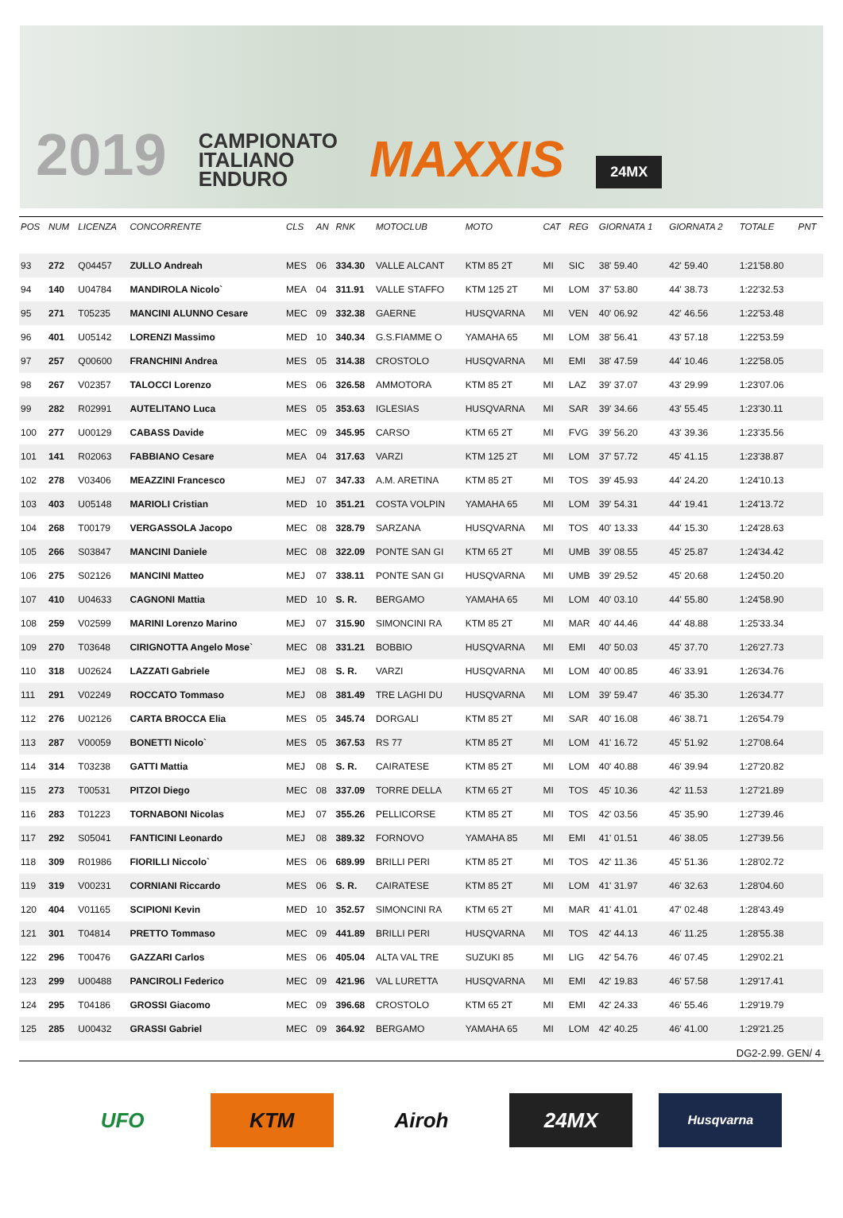2019 CAMPIONATO
ITALIANO
ENDURO MAXXIS 24MX
| POS | NUM | LICENZA | CONCORRENTE | CLS | AN | RNK | MOTOCLUB | MOTO | CAT | REG | GIORNATA 1 | GIORNATA 2 | TOTALE | PNT |
| --- | --- | --- | --- | --- | --- | --- | --- | --- | --- | --- | --- | --- | --- | --- |
| 93 | 272 | Q04457 | ZULLO Andreah | MES | 06 | 334.30 | VALLE ALCANT | KTM 85 2T | MI | SIC | 38' 59.40 | 42' 59.40 | 1:21'58.80 | |
| 94 | 140 | U04784 | MANDIROLA Nicolo` | MEA | 04 | 311.91 | VALLE STAFFO | KTM 125 2T | MI | LOM | 37' 53.80 | 44' 38.73 | 1:22'32.53 | |
| 95 | 271 | T05235 | MANCINI ALUNNO Cesare | MEC | 09 | 332.38 | GAERNE | HUSQVARNA | MI | VEN | 40' 06.92 | 42' 46.56 | 1:22'53.48 | |
| 96 | 401 | U05142 | LORENZI Massimo | MED | 10 | 340.34 | G.S.FIAMME O | YAMAHA 65 | MI | LOM | 38' 56.41 | 43' 57.18 | 1:22'53.59 | |
| 97 | 257 | Q00600 | FRANCHINI Andrea | MES | 05 | 314.38 | CROSTOLO | HUSQVARNA | MI | EMI | 38' 47.59 | 44' 10.46 | 1:22'58.05 | |
| 98 | 267 | V02357 | TALOCCI Lorenzo | MES | 06 | 326.58 | AMMOTORA | KTM 85 2T | MI | LAZ | 39' 37.07 | 43' 29.99 | 1:23'07.06 | |
| 99 | 282 | R02991 | AUTELITANO Luca | MES | 05 | 353.63 | IGLESIAS | HUSQVARNA | MI | SAR | 39' 34.66 | 43' 55.45 | 1:23'30.11 | |
| 100 | 277 | U00129 | CABASS Davide | MEC | 09 | 345.95 | CARSO | KTM 65 2T | MI | FVG | 39' 56.20 | 43' 39.36 | 1:23'35.56 | |
| 101 | 141 | R02063 | FABBIANO Cesare | MEA | 04 | 317.63 | VARZI | KTM 125 2T | MI | LOM | 37' 57.72 | 45' 41.15 | 1:23'38.87 | |
| 102 | 278 | V03406 | MEAZZINI Francesco | MEJ | 07 | 347.33 | A.M. ARETINA | KTM 85 2T | MI | TOS | 39' 45.93 | 44' 24.20 | 1:24'10.13 | |
| 103 | 403 | U05148 | MARIOLI Cristian | MED | 10 | 351.21 | COSTA VOLPIN | YAMAHA 65 | MI | LOM | 39' 54.31 | 44' 19.41 | 1:24'13.72 | |
| 104 | 268 | T00179 | VERGASSOLA Jacopo | MEC | 08 | 328.79 | SARZANA | HUSQVARNA | MI | TOS | 40' 13.33 | 44' 15.30 | 1:24'28.63 | |
| 105 | 266 | S03847 | MANCINI Daniele | MEC | 08 | 322.09 | PONTE SAN GI | KTM 65 2T | MI | UMB | 39' 08.55 | 45' 25.87 | 1:24'34.42 | |
| 106 | 275 | S02126 | MANCINI Matteo | MEJ | 07 | 338.11 | PONTE SAN GI | HUSQVARNA | MI | UMB | 39' 29.52 | 45' 20.68 | 1:24'50.20 | |
| 107 | 410 | U04633 | CAGNONI Mattia | MED | 10 | S. R. | BERGAMO | YAMAHA 65 | MI | LOM | 40' 03.10 | 44' 55.80 | 1:24'58.90 | |
| 108 | 259 | V02599 | MARINI Lorenzo Marino | MEJ | 07 | 315.90 | SIMONCINI RA | KTM 85 2T | MI | MAR | 40' 44.46 | 44' 48.88 | 1:25'33.34 | |
| 109 | 270 | T03648 | CIRIGNOTTA Angelo Mose` | MEC | 08 | 331.21 | BOBBIO | HUSQVARNA | MI | EMI | 40' 50.03 | 45' 37.70 | 1:26'27.73 | |
| 110 | 318 | U02624 | LAZZATI Gabriele | MEJ | 08 | S. R. | VARZI | HUSQVARNA | MI | LOM | 40' 00.85 | 46' 33.91 | 1:26'34.76 | |
| 111 | 291 | V02249 | ROCCATO Tommaso | MEJ | 08 | 381.49 | TRE LAGHI DU | HUSQVARNA | MI | LOM | 39' 59.47 | 46' 35.30 | 1:26'34.77 | |
| 112 | 276 | U02126 | CARTA BROCCA Elia | MES | 05 | 345.74 | DORGALI | KTM 85 2T | MI | SAR | 40' 16.08 | 46' 38.71 | 1:26'54.79 | |
| 113 | 287 | V00059 | BONETTI Nicolo` | MES | 05 | 367.53 | RS 77 | KTM 85 2T | MI | LOM | 41' 16.72 | 45' 51.92 | 1:27'08.64 | |
| 114 | 314 | T03238 | GATTI Mattia | MEJ | 08 | S. R. | CAIRATESE | KTM 85 2T | MI | LOM | 40' 40.88 | 46' 39.94 | 1:27'20.82 | |
| 115 | 273 | T00531 | PITZOI Diego | MEC | 08 | 337.09 | TORRE DELLA | KTM 65 2T | MI | TOS | 45' 10.36 | 42' 11.53 | 1:27'21.89 | |
| 116 | 283 | T01223 | TORNABONI Nicolas | MEJ | 07 | 355.26 | PELLICORSE | KTM 85 2T | MI | TOS | 42' 03.56 | 45' 35.90 | 1:27'39.46 | |
| 117 | 292 | S05041 | FANTICINI Leonardo | MEJ | 08 | 389.32 | FORNOVO | YAMAHA 85 | MI | EMI | 41' 01.51 | 46' 38.05 | 1:27'39.56 | |
| 118 | 309 | R01986 | FIORILLI Niccolo` | MES | 06 | 689.99 | BRILLI PERI | KTM 85 2T | MI | TOS | 42' 11.36 | 45' 51.36 | 1:28'02.72 | |
| 119 | 319 | V00231 | CORNIANI Riccardo | MES | 06 | S. R. | CAIRATESE | KTM 85 2T | MI | LOM | 41' 31.97 | 46' 32.63 | 1:28'04.60 | |
| 120 | 404 | V01165 | SCIPIONI Kevin | MED | 10 | 352.57 | SIMONCINI RA | KTM 65 2T | MI | MAR | 41' 41.01 | 47' 02.48 | 1:28'43.49 | |
| 121 | 301 | T04814 | PRETTO Tommaso | MEC | 09 | 441.89 | BRILLI PERI | HUSQVARNA | MI | TOS | 42' 44.13 | 46' 11.25 | 1:28'55.38 | |
| 122 | 296 | T00476 | GAZZARI Carlos | MES | 06 | 405.04 | ALTA VAL TRE | SUZUKI 85 | MI | LIG | 42' 54.76 | 46' 07.45 | 1:29'02.21 | |
| 123 | 299 | U00488 | PANCIROLI Federico | MEC | 09 | 421.96 | VAL LURETTA | HUSQVARNA | MI | EMI | 42' 19.83 | 46' 57.58 | 1:29'17.41 | |
| 124 | 295 | T04186 | GROSSI Giacomo | MEC | 09 | 396.68 | CROSTOLO | KTM 65 2T | MI | EMI | 42' 24.33 | 46' 55.46 | 1:29'19.79 | |
| 125 | 285 | U00432 | GRASSI Gabriel | MEC | 09 | 364.92 | BERGAMO | YAMAHA 65 | MI | LOM | 42' 40.25 | 46' 41.00 | 1:29'21.25 | |
DG2-2.99. GEN/ 4
UFO KTM Airoh 24MX
Husqvarna